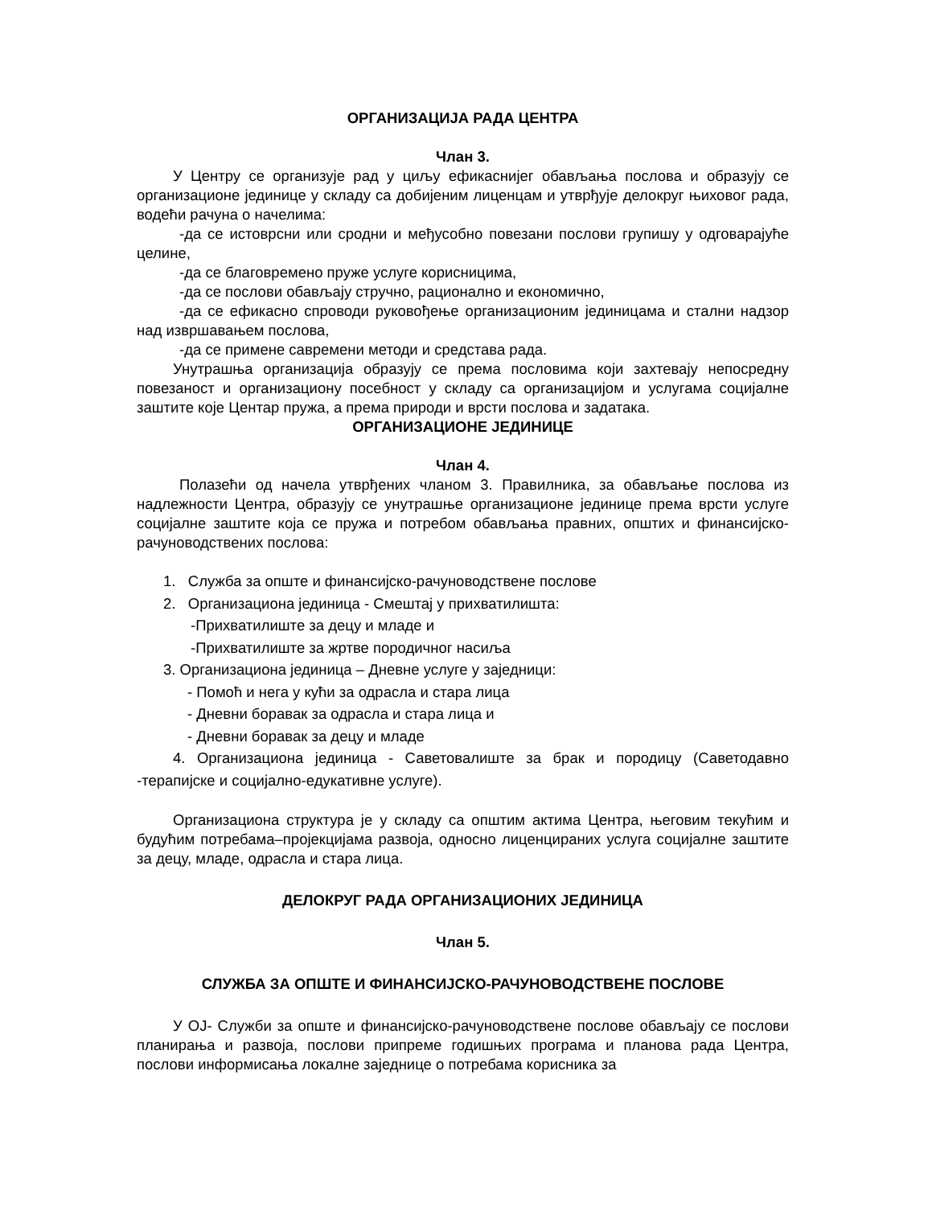ОРГАНИЗАЦИЈА РАДА ЦЕНТРА
Члан 3.
У Центру се организује рад у циљу ефикаснијег обављања послова и образују се организационе јединице у складу са добијеним лиценцам и утврђује делокруг њиховог рада, водећи рачуна о начелима:
-да се истоврсни или сродни и међусобно повезани послови групишу у одговарајуће целине,
-да се благовремено пруже услуге корисницима,
-да се послови обављају стручно, рационално и економично,
-да се ефикасно спроводи руковођење организационим јединицама и стални надзор над извршавањем послова,
-да се примене савремени методи и средстава рада.
Унутрашња организација образују се према пословима који захтевају непосредну повезаност и организациону посебност у складу са организацијом и услугама социјалне заштите које Центар пружа, а према природи и врсти послова и задатака.
ОРГАНИЗАЦИОНЕ ЈЕДИНИЦЕ
Члан 4.
Полазећи од начела утврђених чланом 3. Правилника, за обављање послова из надлежности Центра, образују се унутрашње организационе јединице према врсти услуге социјалне заштите која се пружа и потребом обављања правних, општих и финансијско-рачуноводствених послова:
1. Служба за опште и финансијско-рачуноводствене послове
2. Организациона јединица - Смештај у прихватилишта:
-Прихватилиште за децу и младе и
-Прихватилиште за жртве породичног насиља
3. Организациона јединица – Дневне услуге у заједници:
- Помоћ и нега у кући за одрасла и стара лица
- Дневни боравак за одрасла и стара лица и
- Дневни боравак за децу и младе
4. Организациона јединица - Саветовалиште за брак и породицу (Саветодавно -терапијске и социјално-едукативне услуге).
Организациона структура је у складу са општим актима Центра, његовим текућим и будућим потребама–пројекцијама развоја, односно лиценцираних услуга социјалне заштите за децу, младе, одрасла и стара лица.
ДЕЛОКРУГ РАДА ОРГАНИЗАЦИОНИХ ЈЕДИНИЦА
Члан 5.
СЛУЖБА ЗА ОПШТЕ И ФИНАНСИЈСКО-РАЧУНОВОДСТВЕНЕ ПОСЛОВЕ
У ОЈ- Служби за опште и финансијско-рачуноводствене послове обављају се послови планирања и развоја, послови припреме годишњих програма и планова рада Центра, послови информисања локалне заједнице о потребама корисника за